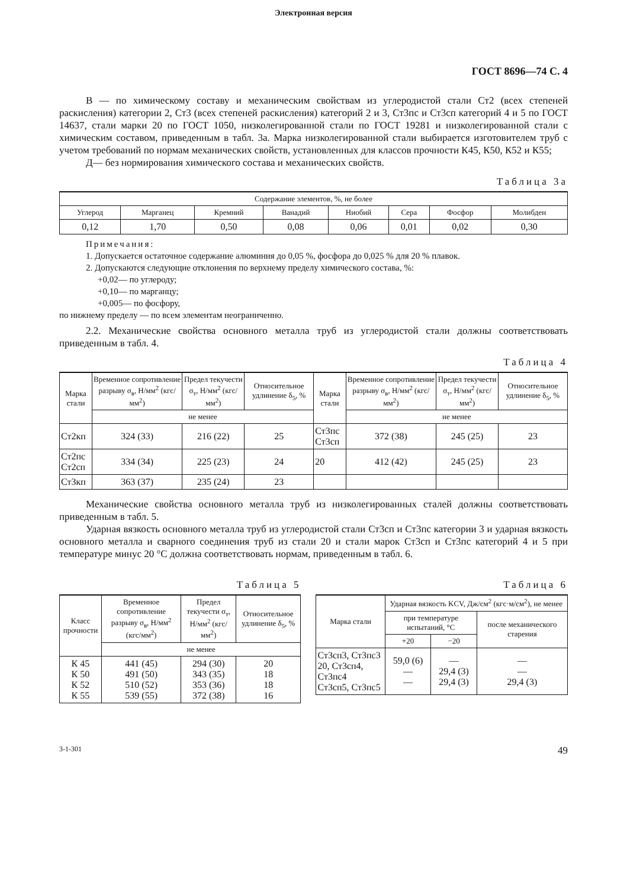Электронная версия
ГОСТ 8696—74 С. 4
В — по химическому составу и механическим свойствам из углеродистой стали Ст2 (всех степеней раскисления) категории 2, Ст3 (всех степеней раскисления) категорий 2 и 3, Ст3пс и Ст3сп категорий 4 и 5 по ГОСТ 14637, стали марки 20 по ГОСТ 1050, низколегированной стали по ГОСТ 19281 и низколегированной стали с химическим составом, приведенным в табл. 3а. Марка низколегированной стали выбирается изготовителем труб с учетом требований по нормам механических свойств, установленных для классов прочности К45, К50, К52 и К55;
Д— без нормирования химического состава и механических свойств.
Таблица 3а
| Содержание элементов, %, не более | | | | | | | |
| --- | --- | --- | --- | --- | --- | --- | --- |
| Углерод | Марганец | Кремний | Ванадий | Ниобий | Сера | Фосфор | Молибден |
| 0,12 | 1,70 | 0,50 | 0,08 | 0,06 | 0,01 | 0,02 | 0,30 |
Примечания:
1. Допускается остаточное содержание алюминия до 0,05 %, фосфора до 0,025 % для 20 % плавок.
2. Допускаются следующие отклонения по верхнему пределу химического состава, %:
+0,02— по углероду;
+0,10— по марганцу;
+0,005— по фосфору,
по нижнему пределу — по всем элементам неограниченно.
2.2. Механические свойства основного металла труб из углеродистой стали должны соответствовать приведенным в табл. 4.
Таблица 4
| Марка стали | Временное сопротивление разрыву σ<sub>в</sub>, Н/мм<sup>2</sup> (кгс/мм<sup>2</sup>) | Предел текучести σ<sub>т</sub>, Н/мм<sup>2</sup> (кгс/мм<sup>2</sup>) | Относительное удлинение δ<sub>5</sub>, % | Марка стали | Временное сопротивление разрыву σ<sub>в</sub>, Н/мм<sup>2</sup> (кгс/мм<sup>2</sup>) | Предел текучести σ<sub>т</sub>, Н/мм<sup>2</sup> (кгс/мм<sup>2</sup>) | Относительное удлинение δ<sub>5</sub>, % |
| --- | --- | --- | --- | --- | --- | --- | --- |
| | не менее | | | | не менее | | |
| Ст2кп | 324 (33) | 216 (22) | 25 | Ст3пс Ст3сп | 372 (38) | 245 (25) | 23 |
| Ст2пс Ст2сп | 334 (34) | 225 (23) | 24 | 20 | 412 (42) | 245 (25) | 23 |
| Ст3кп | 363 (37) | 235 (24) | 23 | | | | |
Механические свойства основного металла труб из низколегированных сталей должны соответствовать приведенным в табл. 5.
Ударная вязкость основного металла труб из углеродистой стали Ст3сп и Ст3пс категории 3 и ударная вязкость основного металла и сварного соединения труб из стали 20 и стали марок Ст3сп и Ст3пс категорий 4 и 5 при температуре минус 20 °С должна соответствовать нормам, приведенным в табл. 6.
Таблица 5
| Класс прочности | Временное сопротивление разрыву σ<sub>в</sub>, Н/мм<sup>2</sup> (кгс/мм<sup>2</sup>) | Предел текучести σ<sub>т</sub>, Н/мм<sup>2</sup> (кгс/мм<sup>2</sup>) | Относительное удлинение δ<sub>5</sub>, % |
| --- | --- | --- | --- |
| | не менее | | |
| К 45 К 50 К 52 К 55 | 441 (45) 491 (50) 510 (52) 539 (55) | 294 (30) 343 (35) 353 (36) 372 (38) | 20 18 18 16 |
Таблица 6
| Марка стали | Ударная вязкость KCV, Дж/см<sup>2</sup> (кгс·м/см<sup>2</sup>), не менее | | |
| --- | --- | --- | --- |
| | при температуре испытаний, °С | | после механического старения |
| | +20 | −20 | |
| Ст3сп3, Ст3пс3 20, Ст3сп4, Ст3пс4 Ст3сп5, Ст3пс5 | 59,0 (6) — — | — 29,4 (3) 29,4 (3) | — — 29,4 (3) |
3-1-301 49